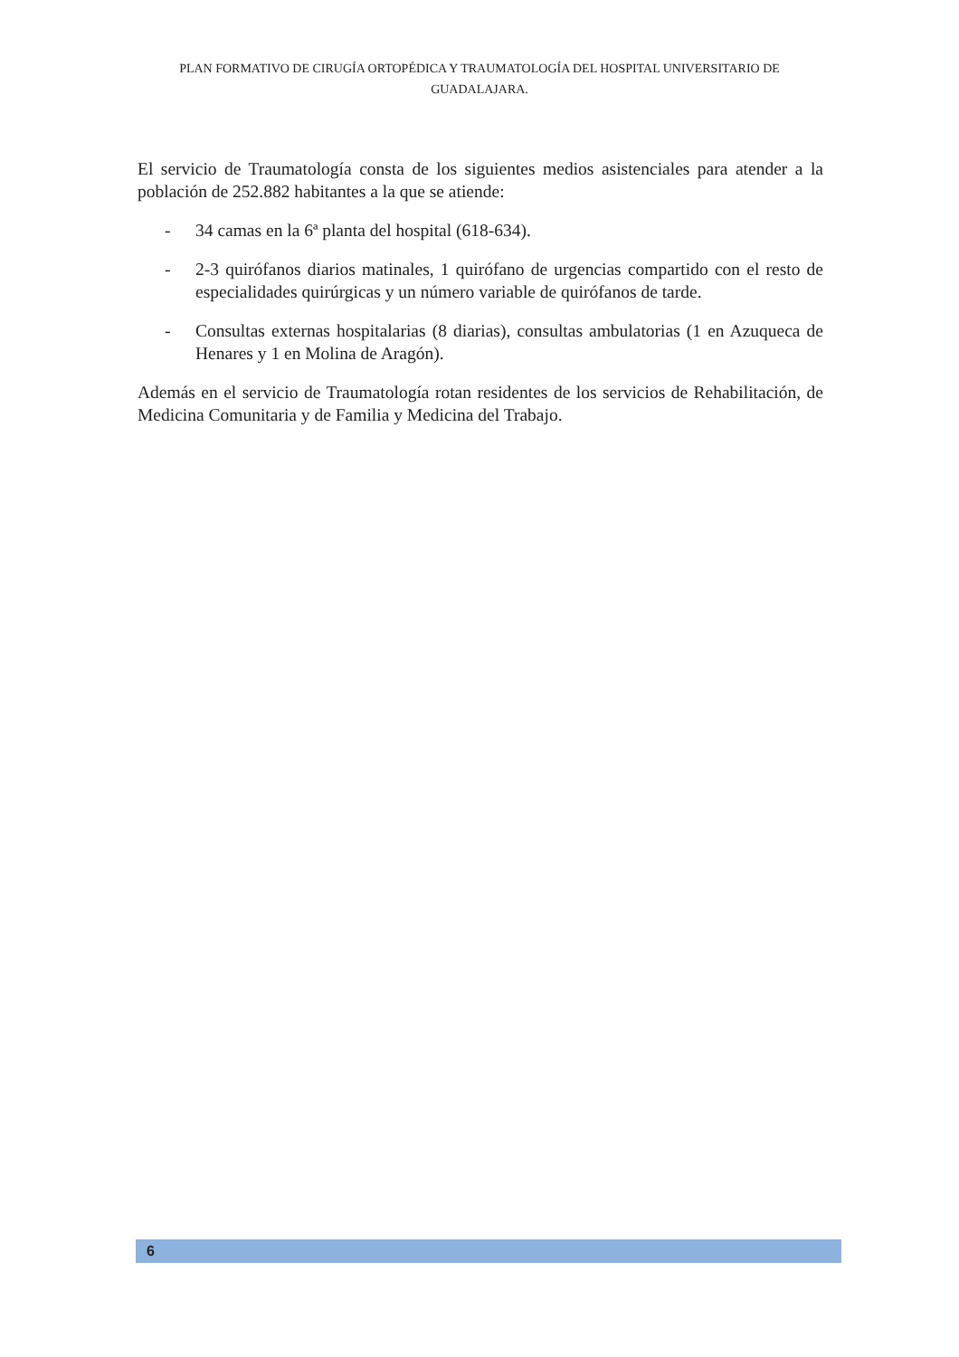PLAN FORMATIVO DE CIRUGÍA ORTOPÉDICA Y TRAUMATOLOGÍA DEL HOSPITAL UNIVERSITARIO DE GUADALAJARA.
El servicio de Traumatología consta de los siguientes medios asistenciales para atender a la población de 252.882 habitantes a la que se atiende:
- 34 camas en la 6ª planta del hospital (618-634).
- 2-3 quirófanos diarios matinales, 1 quirófano de urgencias compartido con el resto de especialidades quirúrgicas y un número variable de quirófanos de tarde.
- Consultas externas hospitalarias (8 diarias), consultas ambulatorias (1 en Azuqueca de Henares y 1 en Molina de Aragón).
Además en el servicio de Traumatología rotan residentes de los servicios de Rehabilitación, de Medicina Comunitaria y de Familia y Medicina del Trabajo.
6